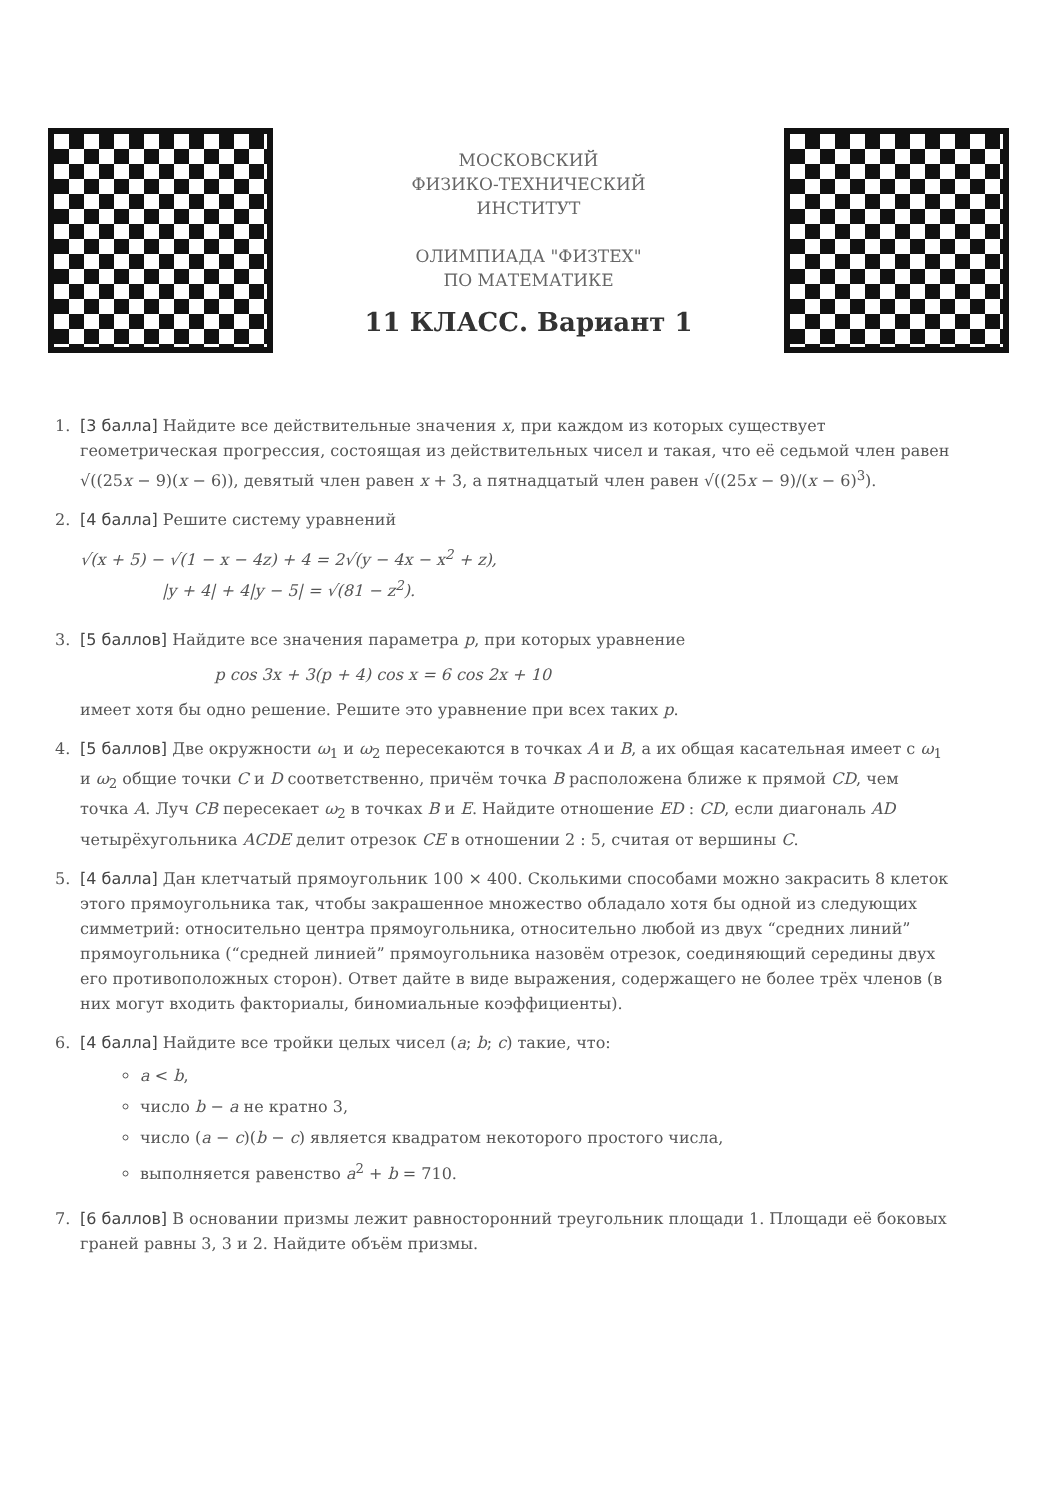МОСКОВСКИЙ
ФИЗИКО-ТЕХНИЧЕСКИЙ
ИНСТИТУТ
ОЛИМПИАДА "ФИЗТЕХ"
ПО МАТЕМАТИКЕ
11 КЛАСС. Вариант 1
1. [3 балла] Найдите все действительные значения x, при каждом из которых существует геометрическая прогрессия, состоящая из действительных чисел и такая, что её седьмой член равен √((25x − 9)(x − 6)), девятый член равен x + 3, а пятнадцатый член равен √((25x − 9)/(x − 6)<sup>3</sup>).
2. [4 балла] Решите систему уравнений
√(x + 5) − √(1 − x − 4z) + 4 = 2√(y − 4x − x<sup>2</sup> + z),
|y + 4| + 4|y − 5| = √(81 − z<sup>2</sup>).
3. [5 баллов] Найдите все значения параметра p, при которых уравнение
p cos 3x + 3(p + 4) cos x = 6 cos 2x + 10
имеет хотя бы одно решение. Решите это уравнение при всех таких p.
4. [5 баллов] Две окружности ω<sub>1</sub> и ω<sub>2</sub> пересекаются в точках A и B, а их общая касательная имеет с ω<sub>1</sub> и ω<sub>2</sub> общие точки C и D соответственно, причём точка B расположена ближе к прямой CD, чем точка A. Луч CB пересекает ω<sub>2</sub> в точках B и E. Найдите отношение ED : CD, если диагональ AD четырёхугольника ACDE делит отрезок CE в отношении 2 : 5, считая от вершины C.
5. [4 балла] Дан клетчатый прямоугольник 100 × 400. Сколькими способами можно закрасить 8 клеток этого прямоугольника так, чтобы закрашенное множество обладало хотя бы одной из следующих симметрий: относительно центра прямоугольника, относительно любой из двух “средних линий” прямоугольника (“средней линией” прямоугольника назовём отрезок, соединяющий середины двух его противоположных сторон). Ответ дайте в виде выражения, содержащего не более трёх членов (в них могут входить факториалы, биномиальные коэффициенты).
6. [4 балла] Найдите все тройки целых чисел (a; b; c) такие, что:
a < b,
число b − a не кратно 3,
число (a − c)(b − c) является квадратом некоторого простого числа,
выполняется равенство a<sup>2</sup> + b = 710.
7. [6 баллов] В основании призмы лежит равносторонний треугольник площади 1. Площади её боковых граней равны 3, 3 и 2. Найдите объём призмы.